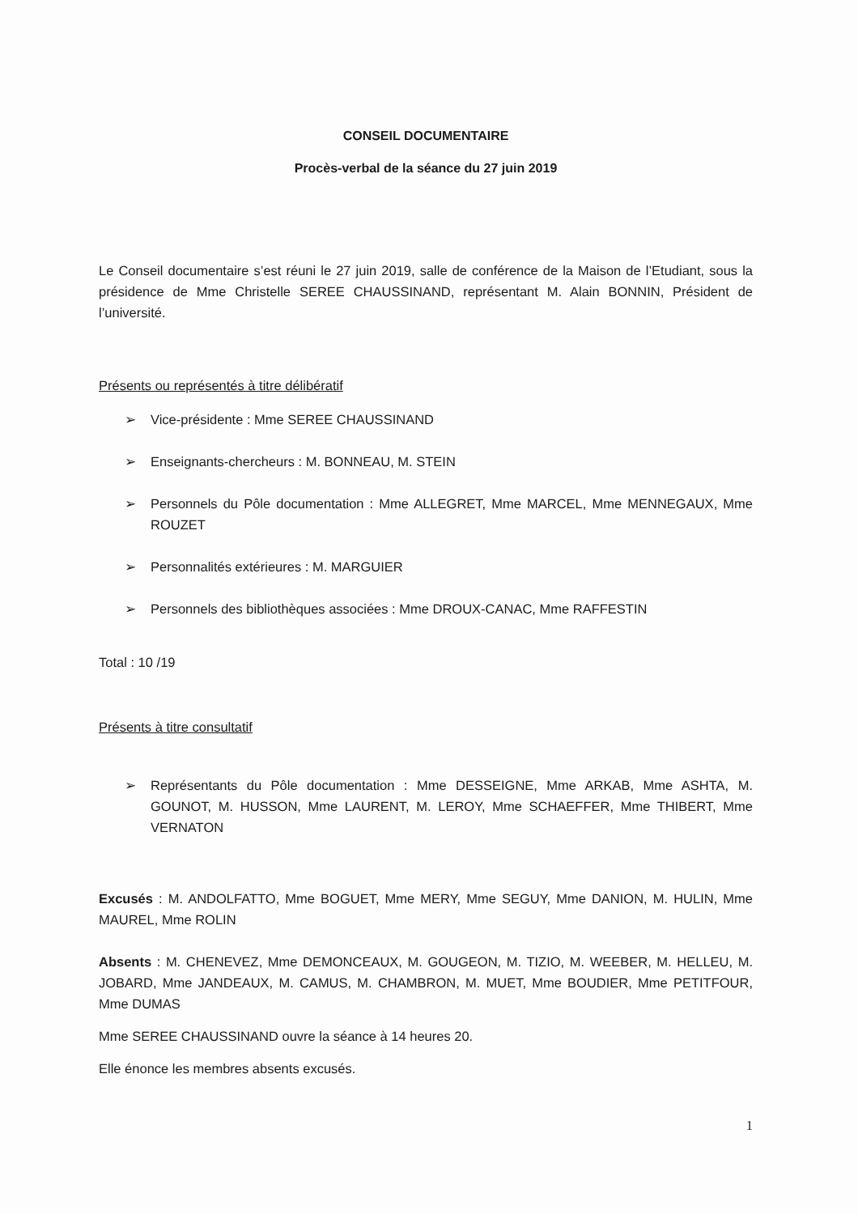CONSEIL DOCUMENTAIRE
Procès-verbal de la séance du 27 juin 2019
Le Conseil documentaire s’est réuni le 27 juin 2019, salle de conférence de la Maison de l’Etudiant, sous la présidence de Mme Christelle SEREE CHAUSSINAND, représentant M. Alain BONNIN, Président de l’université.
Présents ou représentés à titre délibératif
➢ Vice-présidente : Mme SEREE CHAUSSINAND
➢ Enseignants-chercheurs : M. BONNEAU, M. STEIN
➢ Personnels du Pôle documentation : Mme ALLEGRET, Mme MARCEL, Mme MENNEGAUX, Mme ROUZET
➢ Personnalités extérieures : M. MARGUIER
➢ Personnels des bibliothèques associées : Mme DROUX-CANAC, Mme RAFFESTIN
Total : 10 /19
Présents à titre consultatif
➢ Représentants du Pôle documentation : Mme DESSEIGNE, Mme ARKAB, Mme ASHTA, M. GOUNOT, M. HUSSON, Mme LAURENT, M. LEROY, Mme SCHAEFFER, Mme THIBERT, Mme VERNATON
Excusés : M. ANDOLFATTO, Mme BOGUET, Mme MERY, Mme SEGUY, Mme DANION, M. HULIN, Mme MAUREL, Mme ROLIN
Absents : M. CHENEVEZ, Mme DEMONCEAUX, M. GOUGEON, M. TIZIO, M. WEEBER, M. HELLEU, M. JOBARD, Mme JANDEAUX, M. CAMUS, M. CHAMBRON, M. MUET, Mme BOUDIER, Mme PETITFOUR, Mme DUMAS
Mme SEREE CHAUSSINAND ouvre la séance à 14 heures 20.
Elle énonce les membres absents excusés.
1